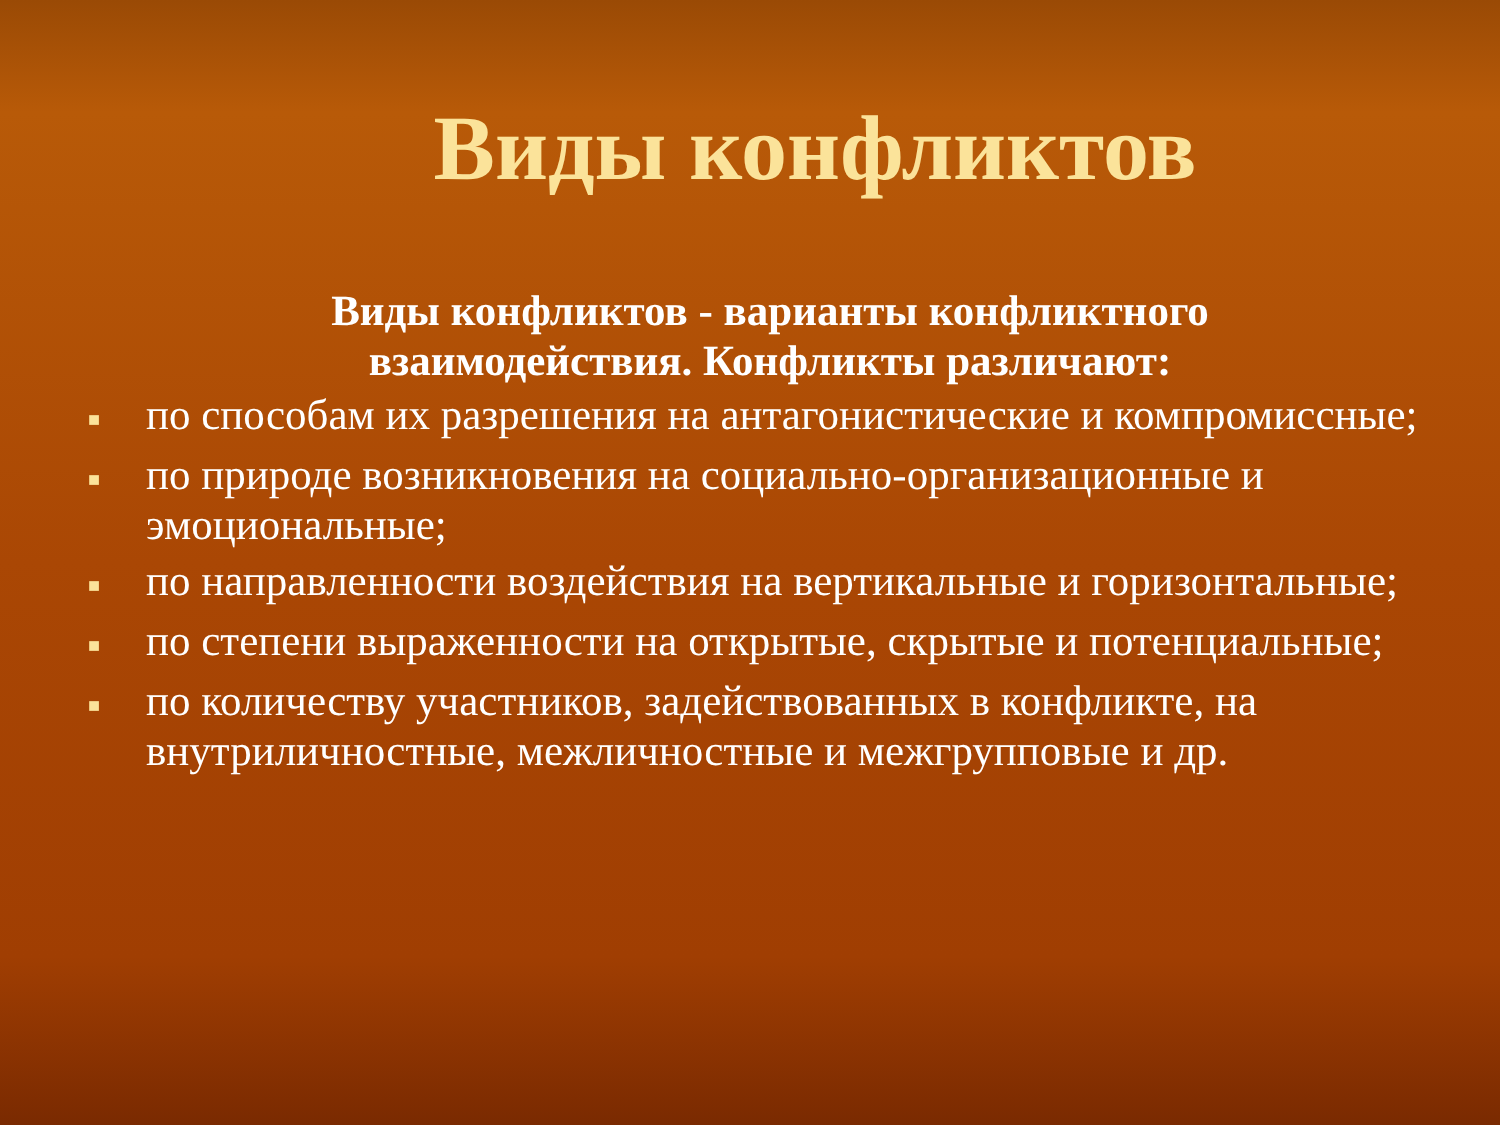Виды конфликтов
Виды конфликтов - варианты конфликтного
взаимодействия. Конфликты различают:
■ по способам их разрешения на антагонистические и компромиссные;
■ по природе возникновения на социально-организационные и эмоциональные;
■ по направленности воздействия на вертикальные и горизонтальные;
■ по степени выраженности на открытые, скрытые и потенциальные;
■ по количеству участников, задействованных в конфликте, на внутриличностные, межличностные и межгрупповые и др.